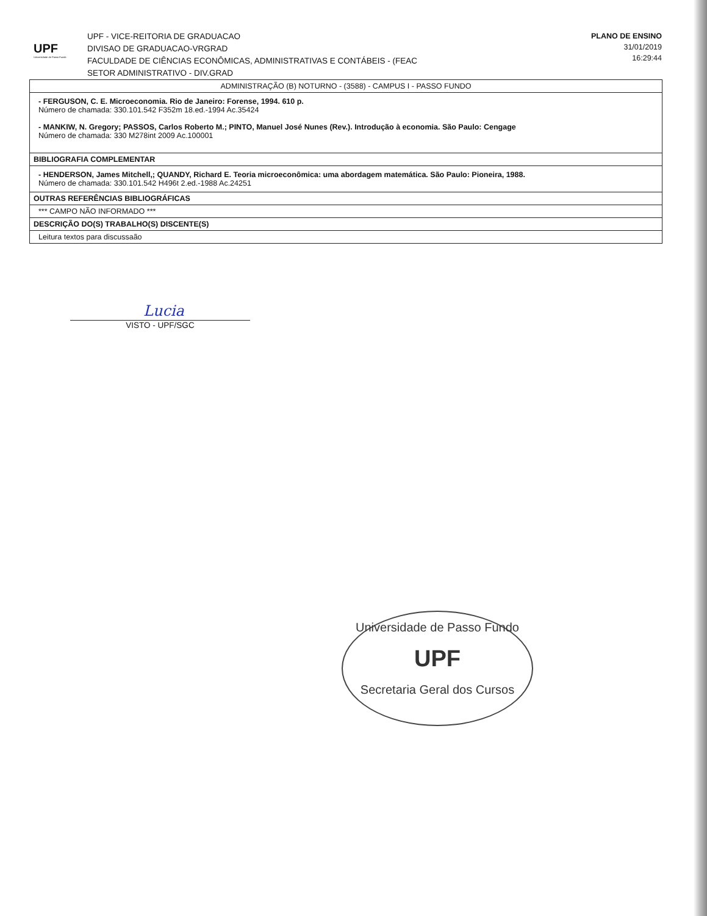UPF
Universidade de Passo Fundo
UPF - VICE-REITORIA DE GRADUACAO
DIVISAO DE GRADUACAO-VRGRAD
FACULDADE DE CIÊNCIAS ECONÔMICAS, ADMINISTRATIVAS E CONTÁBEIS - (FEAC
SETOR ADMINISTRATIVO - DIV.GRAD
PLANO DE ENSINO
31/01/2019
16:29:44
| ADMINISTRAÇÃO (B) NOTURNO - (3588) - CAMPUS I - PASSO FUNDO |
| - FERGUSON, C. E. Microeconomia. Rio de Janeiro: Forense, 1994. 610 p. Número de chamada: 330.101.542 F352m 18.ed.-1994 Ac.35424 - MANKIW, N. Gregory; PASSOS, Carlos Roberto M.; PINTO, Manuel José Nunes (Rev.). Introdução à economia. São Paulo: Cengage Número de chamada: 330 M278int 2009 Ac.100001 |
| BIBLIOGRAFIA COMPLEMENTAR |
| - HENDERSON, James Mitchell,; QUANDY, Richard E. Teoria microeconômica: uma abordagem matemática. São Paulo: Pioneira, 1988. Número de chamada: 330.101.542 H496t 2.ed.-1988 Ac.24251 |
| OUTRAS REFERÊNCIAS BIBLIOGRÁFICAS |
| *** CAMPO NÃO INFORMADO *** |
| DESCRIÇÃO DO(S) TRABALHO(S) DISCENTE(S) |
| Leitura textos para discussaão |
Lucia
VISTO - UPF/SGC
Universidade de Passo Fundo
UPF
Secretaria Geral dos Cursos